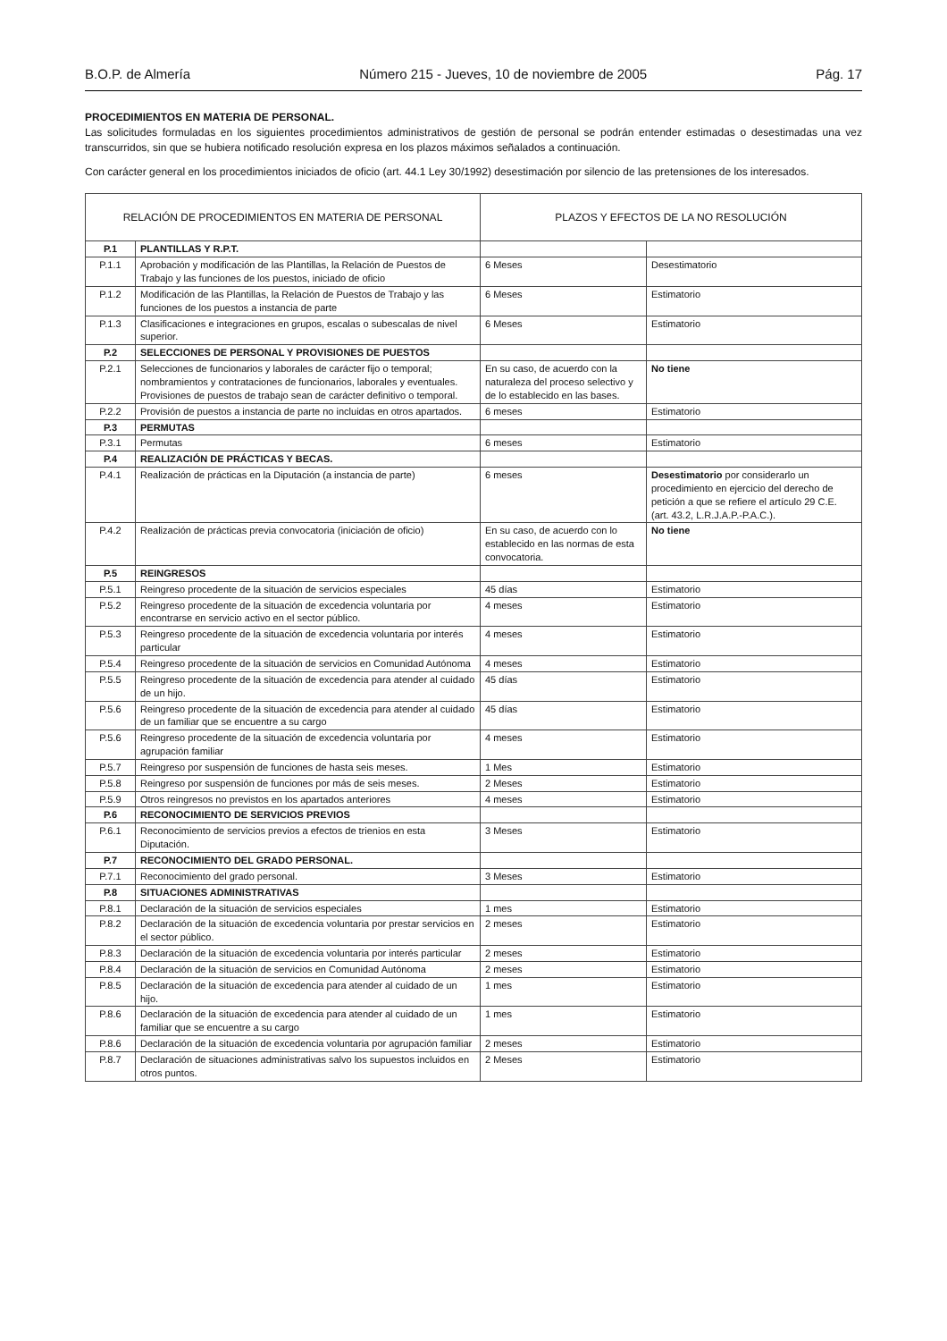B.O.P. de Almería Número 215 - Jueves, 10 de noviembre de 2005 Pág. 17
PROCEDIMIENTOS EN MATERIA DE PERSONAL.
Las solicitudes formuladas en los siguientes procedimientos administrativos de gestión de personal se podrán entender estimadas o desestimadas una vez transcurridos, sin que se hubiera notificado resolución expresa en los plazos máximos señalados a continuación.
Con carácter general en los procedimientos iniciados de oficio (art. 44.1 Ley 30/1992) desestimación por silencio de las pretensiones de los interesados.
| RELACIÓN DE PROCEDIMIENTOS EN MATERIA DE PERSONAL | | PLAZOS Y EFECTOS DE LA NO RESOLUCIÓN | |
| --- | --- | --- | --- |
| P.1 | PLANTILLAS Y R.P.T. | | |
| P.1.1 | Aprobación y modificación de las Plantillas, la Relación de Puestos de Trabajo y las funciones de los puestos, iniciado de oficio | 6 Meses | Desestimatorio |
| P.1.2 | Modificación de las Plantillas, la Relación de Puestos de Trabajo y las funciones de los puestos a instancia de parte | 6 Meses | Estimatorio |
| P.1.3 | Clasificaciones e integraciones en grupos, escalas o subescalas de nivel superior. | 6 Meses | Estimatorio |
| P.2 | SELECCIONES DE PERSONAL Y PROVISIONES DE PUESTOS | | |
| P.2.1 | Selecciones de funcionarios y laborales de carácter fijo o temporal; nombramientos y contrataciones de funcionarios, laborales y eventuales. Provisiones de puestos de trabajo sean de carácter definitivo o temporal. | En su caso, de acuerdo con la naturaleza del proceso selectivo y de lo establecido en las bases. | No tiene |
| P.2.2 | Provisión de puestos a instancia de parte no incluidas en otros apartados. | 6 meses | Estimatorio |
| P.3 | PERMUTAS | | |
| P.3.1 | Permutas | 6 meses | Estimatorio |
| P.4 | REALIZACIÓN DE PRÁCTICAS Y BECAS. | | |
| P.4.1 | Realización de prácticas en la Diputación (a instancia de parte) | 6 meses | Desestimatorio por considerarlo un procedimiento en ejercicio del derecho de petición a que se refiere el artículo 29 C.E. (art. 43.2, L.R.J.A.P.-P.A.C.). |
| P.4.2 | Realización de prácticas previa convocatoria (iniciación de oficio) | En su caso, de acuerdo con lo establecido en las normas de esta convocatoria. | No tiene |
| P.5 | REINGRESOS | | |
| P.5.1 | Reingreso procedente de la situación de servicios especiales | 45 días | Estimatorio |
| P.5.2 | Reingreso procedente de la situación de excedencia voluntaria por encontrarse en servicio activo en el sector público. | 4 meses | Estimatorio |
| P.5.3 | Reingreso procedente de la situación de excedencia voluntaria por interés particular | 4 meses | Estimatorio |
| P.5.4 | Reingreso procedente de la situación de servicios en Comunidad Autónoma | 4 meses | Estimatorio |
| P.5.5 | Reingreso procedente de la situación de excedencia para atender al cuidado de un hijo. | 45 días | Estimatorio |
| P.5.6 | Reingreso procedente de la situación de excedencia para atender al cuidado de un familiar que se encuentre a su cargo | 45 días | Estimatorio |
| P.5.6 | Reingreso procedente de la situación de excedencia voluntaria por agrupación familiar | 4 meses | Estimatorio |
| P.5.7 | Reingreso por suspensión de funciones de hasta seis meses. | 1 Mes | Estimatorio |
| P.5.8 | Reingreso por suspensión de funciones por más de seis meses. | 2 Meses | Estimatorio |
| P.5.9 | Otros reingresos no previstos en los apartados anteriores | 4 meses | Estimatorio |
| P.6 | RECONOCIMIENTO DE SERVICIOS PREVIOS | | |
| P.6.1 | Reconocimiento de servicios previos a efectos de trienios en esta Diputación. | 3 Meses | Estimatorio |
| P.7 | RECONOCIMIENTO DEL GRADO PERSONAL. | | |
| P.7.1 | Reconocimiento del grado personal. | 3 Meses | Estimatorio |
| P.8 | SITUACIONES ADMINISTRATIVAS | | |
| P.8.1 | Declaración de la situación de servicios especiales | 1 mes | Estimatorio |
| P.8.2 | Declaración de la situación de excedencia voluntaria por prestar servicios en el sector público. | 2 meses | Estimatorio |
| P.8.3 | Declaración de la situación de excedencia voluntaria por interés particular | 2 meses | Estimatorio |
| P.8.4 | Declaración de la situación de servicios en Comunidad Autónoma | 2 meses | Estimatorio |
| P.8.5 | Declaración de la situación de excedencia para atender al cuidado de un hijo. | 1 mes | Estimatorio |
| P.8.6 | Declaración de la situación de excedencia para atender al cuidado de un familiar que se encuentre a su cargo | 1 mes | Estimatorio |
| P.8.6 | Declaración de la situación de excedencia voluntaria por agrupación familiar | 2 meses | Estimatorio |
| P.8.7 | Declaración de situaciones administrativas salvo los supuestos incluidos en otros puntos. | 2 Meses | Estimatorio |